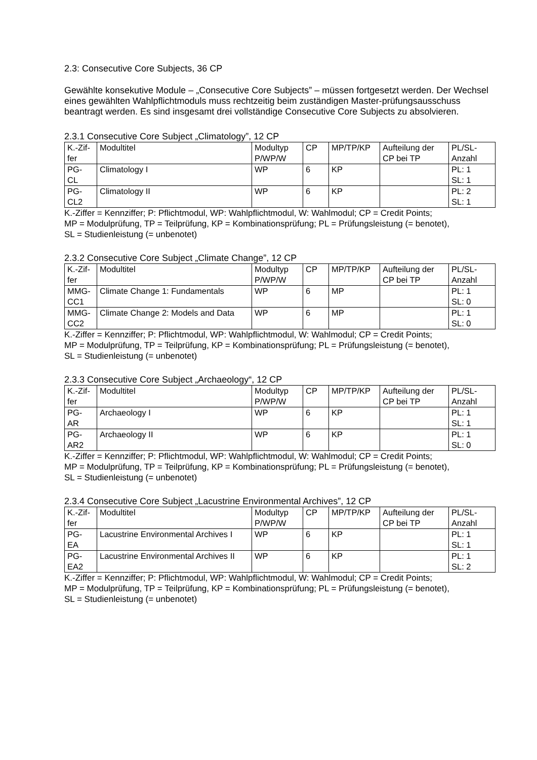2.3: Consecutive Core Subjects, 36 CP
Gewählte konsekutive Module – „Consecutive Core Subjects” – müssen fortgesetzt werden. Der Wechsel eines gewählten Wahlpflichtmoduls muss rechtzeitig beim zuständigen Master-prüfungsausschuss beantragt werden. Es sind insgesamt drei vollständige Consecutive Core Subjects zu absolvieren.
2.3.1 Consecutive Core Subject „Climatology”, 12 CP
| K.-Zif- fer | Modultitel | Modultyp P/WP/W | CP | MP/TP/KP | Aufteilung der CP bei TP | PL/SL- Anzahl |
| PG- CL | Climatology I | WP | 6 | KP | | PL: 1 SL: 1 |
| PG- CL2 | Climatology II | WP | 6 | KP | | PL: 2 SL: 1 |
K.-Ziffer = Kennziffer; P: Pflichtmodul, WP: Wahlpflichtmodul, W: Wahlmodul; CP = Credit Points;
MP = Modulprüfung, TP = Teilprüfung, KP = Kombinationsprüfung; PL = Prüfungsleistung (= benotet),
SL = Studienleistung (= unbenotet)
2.3.2 Consecutive Core Subject „Climate Change”, 12 CP
| K.-Zif- fer | Modultitel | Modultyp P/WP/W | CP | MP/TP/KP | Aufteilung der CP bei TP | PL/SL- Anzahl |
| MMG- CC1 | Climate Change 1: Fundamentals | WP | 6 | MP | | PL: 1 SL: 0 |
| MMG- CC2 | Climate Change 2: Models and Data | WP | 6 | MP | | PL: 1 SL: 0 |
K.-Ziffer = Kennziffer; P: Pflichtmodul, WP: Wahlpflichtmodul, W: Wahlmodul; CP = Credit Points;
MP = Modulprüfung, TP = Teilprüfung, KP = Kombinationsprüfung; PL = Prüfungsleistung (= benotet),
SL = Studienleistung (= unbenotet)
2.3.3 Consecutive Core Subject „Archaeology“, 12 CP
| K.-Zif- fer | Modultitel | Modultyp P/WP/W | CP | MP/TP/KP | Aufteilung der CP bei TP | PL/SL- Anzahl |
| PG- AR | Archaeology I | WP | 6 | KP | | PL: 1 SL: 1 |
| PG- AR2 | Archaeology II | WP | 6 | KP | | PL: 1 SL: 0 |
K.-Ziffer = Kennziffer; P: Pflichtmodul, WP: Wahlpflichtmodul, W: Wahlmodul; CP = Credit Points;
MP = Modulprüfung, TP = Teilprüfung, KP = Kombinationsprüfung; PL = Prüfungsleistung (= benotet),
SL = Studienleistung (= unbenotet)
2.3.4 Consecutive Core Subject „Lacustrine Environmental Archives”, 12 CP
| K.-Zif- fer | Modultitel | Modultyp P/WP/W | CP | MP/TP/KP | Aufteilung der CP bei TP | PL/SL- Anzahl |
| PG- EA | Lacustrine Environmental Archives I | WP | 6 | KP | | PL: 1 SL: 1 |
| PG- EA2 | Lacustrine Environmental Archives II | WP | 6 | KP | | PL: 1 SL: 2 |
K.-Ziffer = Kennziffer; P: Pflichtmodul, WP: Wahlpflichtmodul, W: Wahlmodul; CP = Credit Points;
MP = Modulprüfung, TP = Teilprüfung, KP = Kombinationsprüfung; PL = Prüfungsleistung (= benotet),
SL = Studienleistung (= unbenotet)